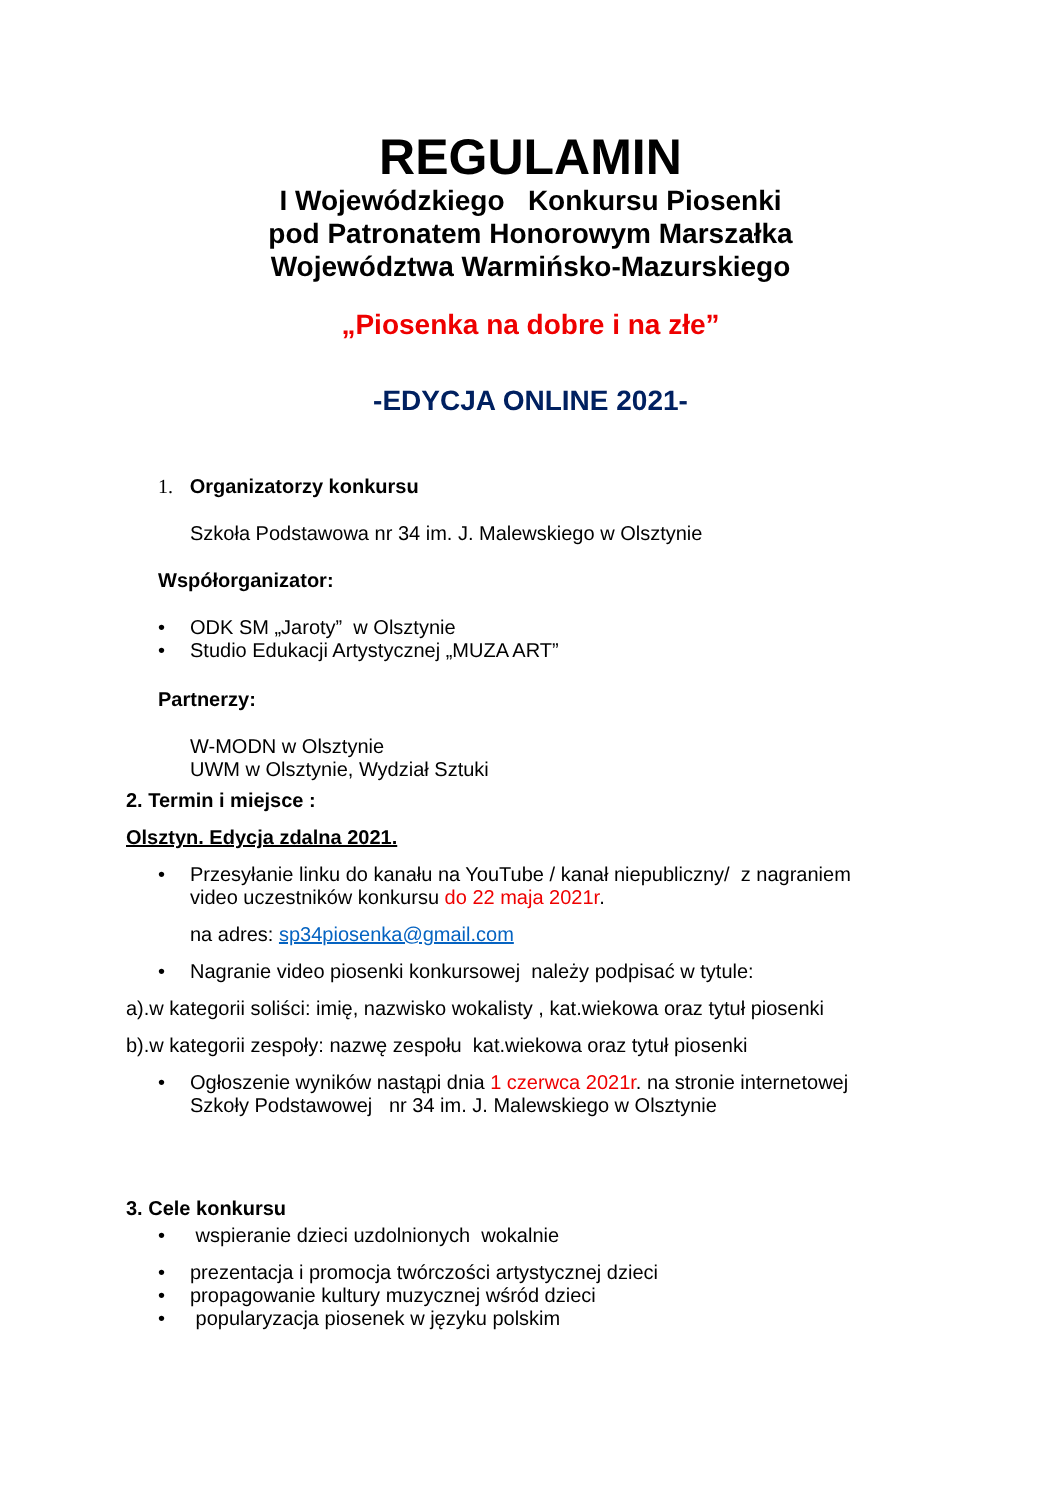REGULAMIN
I Wojewódzkiego Konkursu Piosenki
pod Patronatem Honorowym Marszałka
Województwa Warmińsko-Mazurskiego
„Piosenka na dobre i na złe”
-EDYCJA ONLINE 2021-
1. Organizatorzy konkursu
Szkoła Podstawowa nr 34 im. J. Malewskiego w Olsztynie
Współorganizator:
• ODK SM „Jaroty” w Olsztynie
• Studio Edukacji Artystycznej „MUZA ART”
Partnerzy:
W-MODN w Olsztynie
UWM w Olsztynie, Wydział Sztuki
2. Termin i miejsce :
Olsztyn. Edycja zdalna 2021.
• Przesyłanie linku do kanału na YouTube / kanał niepubliczny/ z nagraniem
video uczestników konkursu do 22 maja 2021r.
na adres: sp34piosenka@gmail.com
• Nagranie video piosenki konkursowej należy podpisać w tytule:
a).w kategorii soliści: imię, nazwisko wokalisty , kat.wiekowa oraz tytuł piosenki
b).w kategorii zespoły: nazwę zespołu kat.wiekowa oraz tytuł piosenki
• Ogłoszenie wyników nastąpi dnia 1 czerwca 2021r. na stronie internetowej
Szkoły Podstawowej nr 34 im. J. Malewskiego w Olsztynie
3. Cele konkursu
• wspieranie dzieci uzdolnionych wokalnie
• prezentacja i promocja twórczości artystycznej dzieci
• propagowanie kultury muzycznej wśród dzieci
• popularyzacja piosenek w języku polskim